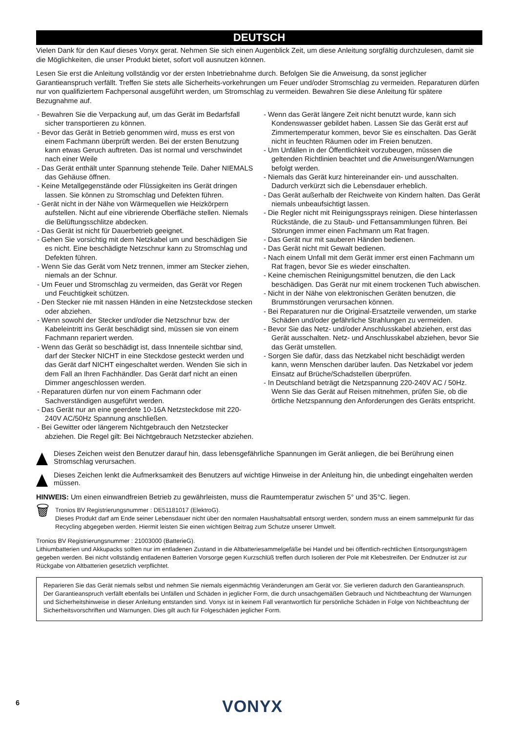DEUTSCH
Vielen Dank für den Kauf dieses Vonyx gerat. Nehmen Sie sich einen Augenblick Zeit, um diese Anleitung sorgfältig durchzulesen, damit sie die Möglichkeiten, die unser Produkt bietet, sofort voll ausnutzen können.
Lesen Sie erst die Anleitung vollständig vor der ersten Inbetriebnahme durch. Befolgen Sie die Anweisung, da sonst jeglicher Garantieanspruch verfällt. Treffen Sie stets alle Sicherheits-vorkehrungen um Feuer und/oder Stromschlag zu vermeiden. Reparaturen dürfen nur von qualifiziertem Fachpersonal ausgeführt werden, um Stromschlag zu vermeiden. Bewahren Sie diese Anleitung für spätere Bezugnahme auf.
- Bewahren Sie die Verpackung auf, um das Gerät im Bedarfsfall sicher transportieren zu können.
- Bevor das Gerät in Betrieb genommen wird, muss es erst von einem Fachmann überprüft werden. Bei der ersten Benutzung kann etwas Geruch auftreten. Das ist normal und verschwindet nach einer Weile
- Das Gerät enthält unter Spannung stehende Teile. Daher NIEMALS das Gehäuse öffnen.
- Keine Metallgegenstände oder Flüssigkeiten ins Gerät dringen lassen. Sie können zu Stromschlag und Defekten führen.
- Gerät nicht in der Nähe von Wärmequellen wie Heizkörpern aufstellen. Nicht auf eine vibrierende Oberfläche stellen. Niemals die Belüftungsschlitze abdecken.
- Das Gerät ist nicht für Dauerbetrieb geeignet.
- Gehen Sie vorsichtig mit dem Netzkabel um und beschädigen Sie es nicht. Eine beschädigte Netzschnur kann zu Stromschlag und Defekten führen.
- Wenn Sie das Gerät vom Netz trennen, immer am Stecker ziehen, niemals an der Schnur.
- Um Feuer und Stromschlag zu vermeiden, das Gerät vor Regen und Feuchtigkeit schützen.
- Den Stecker nie mit nassen Händen in eine Netzsteckdose stecken oder abziehen.
- Wenn sowohl der Stecker und/oder die Netzschnur bzw. der Kabeleintritt ins Gerät beschädigt sind, müssen sie von einem Fachmann repariert werden.
- Wenn das Gerät so beschädigt ist, dass Innenteile sichtbar sind, darf der Stecker NICHT in eine Steckdose gesteckt werden und das Gerät darf NICHT eingeschaltet werden. Wenden Sie sich in dem Fall an Ihren Fachhändler. Das Gerät darf nicht an einen Dimmer angeschlossen werden.
- Reparaturen dürfen nur von einem Fachmann oder Sachverständigen ausgeführt werden.
- Das Gerät nur an eine geerdete 10-16A Netzsteckdose mit 220-240V AC/50Hz Spannung anschließen.
- Bei Gewitter oder längerem Nichtgebrauch den Netzstecker abziehen. Die Regel gilt: Bei Nichtgebrauch Netzstecker abziehen.
- Wenn das Gerät längere Zeit nicht benutzt wurde, kann sich Kondenswasser gebildet haben. Lassen Sie das Gerät erst auf Zimmertemperatur kommen, bevor Sie es einschalten. Das Gerät nicht in feuchten Räumen oder im Freien benutzen.
- Um Unfällen in der Öffentlichkeit vorzubeugen, müssen die geltenden Richtlinien beachtet und die Anweisungen/Warnungen befolgt werden.
- Niemals das Gerät kurz hintereinander ein- und ausschalten. Dadurch verkürzt sich die Lebensdauer erheblich.
- Das Gerät außerhalb der Reichweite von Kindern halten. Das Gerät niemals unbeaufsichtigt lassen.
- Die Regler nicht mit Reinigungssprays reinigen. Diese hinterlassen Rückstände, die zu Staub- und Fettansammlungen führen. Bei Störungen immer einen Fachmann um Rat fragen.
- Das Gerät nur mit sauberen Händen bedienen.
- Das Gerät nicht mit Gewalt bedienen.
- Nach einem Unfall mit dem Gerät immer erst einen Fachmann um Rat fragen, bevor Sie es wieder einschalten.
- Keine chemischen Reinigungsmittel benutzen, die den Lack beschädigen. Das Gerät nur mit einem trockenen Tuch abwischen.
- Nicht in der Nähe von elektronischen Geräten benutzen, die Brummstörungen verursachen können.
- Bei Reparaturen nur die Original-Ersatzteile verwenden, um starke Schäden und/oder gefährliche Strahlungen zu vermeiden.
- Bevor Sie das Netz- und/oder Anschlusskabel abziehen, erst das Gerät ausschalten. Netz- und Anschlusskabel abziehen, bevor Sie das Gerät umstellen.
- Sorgen Sie dafür, dass das Netzkabel nicht beschädigt werden kann, wenn Menschen darüber laufen. Das Netzkabel vor jedem Einsatz auf Brüche/Schadstellen überprüfen.
- In Deutschland beträgt die Netzspannung 220-240V AC / 50Hz. Wenn Sie das Gerät auf Reisen mitnehmen, prüfen Sie, ob die örtliche Netzspannung den Anforderungen des Geräts entspricht.
Dieses Zeichen weist den Benutzer darauf hin, dass lebensgefährliche Spannungen im Gerät anliegen, die bei Berührung einen Stromschlag verursachen.
Dieses Zeichen lenkt die Aufmerksamkeit des Benutzers auf wichtige Hinweise in der Anleitung hin, die unbedingt eingehalten werden müssen.
HINWEIS: Um einen einwandfreien Betrieb zu gewährleisten, muss die Raumtemperatur zwischen 5° und 35°C. liegen.
🗑
Tronios BV Registrierungsnummer : DE51181017 (ElektroG).
Dieses Produkt darf am Ende seiner Lebensdauer nicht über den normalen Haushaltsabfall entsorgt werden, sondern muss an einem sammelpunkt für das Recycling abgegeben werden. Hiermit leisten Sie einen wichtigen Beitrag zum Schutze unserer Umwelt.
Tronios BV Registrierungsnummer : 21003000 (BatterieG).
Lithiumbatterien und Akkupacks sollten nur im entladenen Zustand in die Altbatteriesammelgefäße bei Handel und bei öffentlich-rechtlichen Entsorgungsträgern gegeben werden. Bei nicht vollständig entladenen Batterien Vorsorge gegen Kurzschlüß treffen durch Isolieren der Pole mit Klebestreifen. Der Endnutzer ist zur Rückgabe von Altbatterien gesetzlich verpflichtet.
Reparieren Sie das Gerät niemals selbst und nehmen Sie niemals eigenmächtig Veränderungen am Gerät vor. Sie verlieren dadurch den Garantieanspruch. Der Garantieanspruch verfällt ebenfalls bei Unfällen und Schäden in jeglicher Form, die durch unsachgemäßen Gebrauch und Nichtbeachtung der Warnungen und Sicherheitshinweise in dieser Anleitung entstanden sind. Vonyx ist in keinem Fall verantwortlich für persönliche Schäden in Folge von Nichtbeachtung der Sicherheitsvorschriften und Warnungen. Dies gilt auch für Folgeschäden jeglicher Form.
6 VONYX